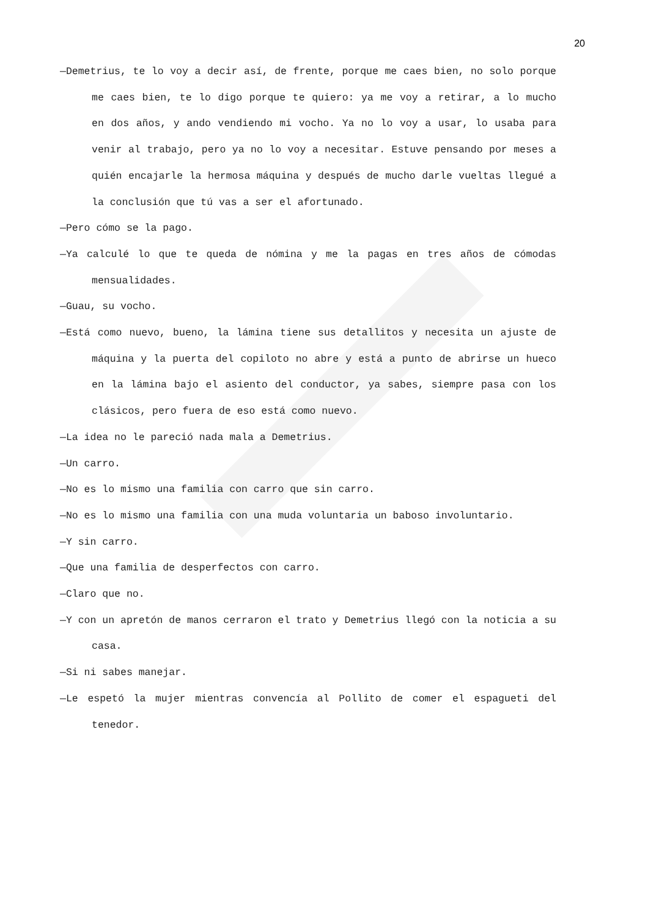20
—Demetrius, te lo voy a decir así, de frente, porque me caes bien, no solo porque me caes bien, te lo digo porque te quiero: ya me voy a retirar, a lo mucho en dos años, y ando vendiendo mi vocho. Ya no lo voy a usar, lo usaba para venir al trabajo, pero ya no lo voy a necesitar. Estuve pensando por meses a quién encajarle la hermosa máquina y después de mucho darle vueltas llegué a la conclusión que tú vas a ser el afortunado.
—Pero cómo se la pago.
—Ya calculé lo que te queda de nómina y me la pagas en tres años de cómodas mensualidades.
—Guau, su vocho.
—Está como nuevo, bueno, la lámina tiene sus detallitos y necesita un ajuste de máquina y la puerta del copiloto no abre y está a punto de abrirse un hueco en la lámina bajo el asiento del conductor, ya sabes, siempre pasa con los clásicos, pero fuera de eso está como nuevo.
—La idea no le pareció nada mala a Demetrius.
—Un carro.
—No es lo mismo una familia con carro que sin carro.
—No es lo mismo una familia con una muda voluntaria un baboso involuntario.
—Y sin carro.
—Que una familia de desperfectos con carro.
—Claro que no.
—Y con un apretón de manos cerraron el trato y Demetrius llegó con la noticia a su casa.
—Si ni sabes manejar.
—Le espetó la mujer mientras convencía al Pollito de comer el espagueti del tenedor.